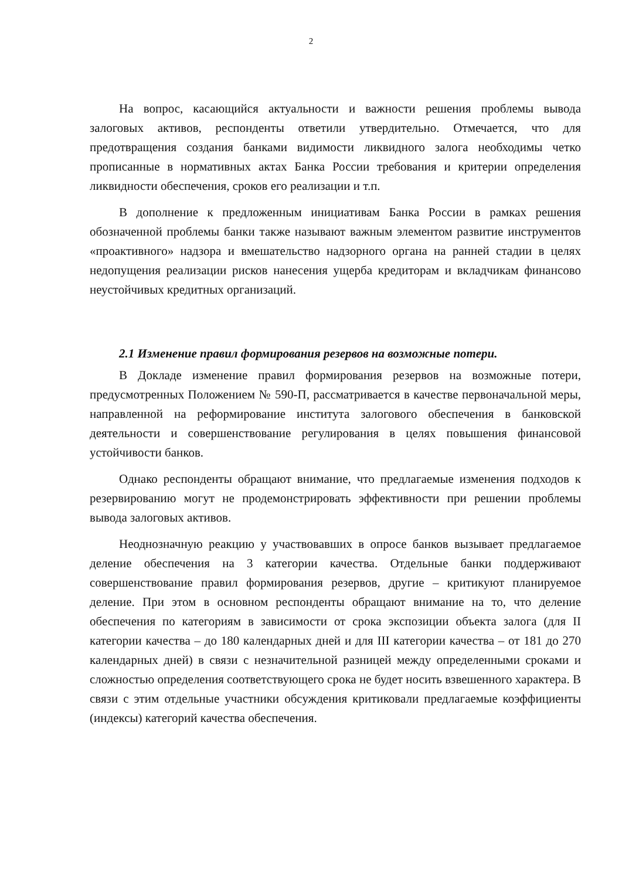2
На вопрос, касающийся актуальности и важности решения проблемы вывода залоговых активов, респонденты ответили утвердительно. Отмечается, что для предотвращения создания банками видимости ликвидного залога необходимы четко прописанные в нормативных актах Банка России требования и критерии определения ликвидности обеспечения, сроков его реализации и т.п.
В дополнение к предложенным инициативам Банка России в рамках решения обозначенной проблемы банки также называют важным элементом развитие инструментов «проактивного» надзора и вмешательство надзорного органа на ранней стадии в целях недопущения реализации рисков нанесения ущерба кредиторам и вкладчикам финансово неустойчивых кредитных организаций.
2.1 Изменение правил формирования резервов на возможные потери.
В Докладе изменение правил формирования резервов на возможные потери, предусмотренных Положением № 590-П, рассматривается в качестве первоначальной меры, направленной на реформирование института залогового обеспечения в банковской деятельности и совершенствование регулирования в целях повышения финансовой устойчивости банков.
Однако респонденты обращают внимание, что предлагаемые изменения подходов к резервированию могут не продемонстрировать эффективности при решении проблемы вывода залоговых активов.
Неоднозначную реакцию у участвовавших в опросе банков вызывает предлагаемое деление обеспечения на 3 категории качества. Отдельные банки поддерживают совершенствование правил формирования резервов, другие – критикуют планируемое деление. При этом в основном респонденты обращают внимание на то, что деление обеспечения по категориям в зависимости от срока экспозиции объекта залога (для II категории качества – до 180 календарных дней и для III категории качества – от 181 до 270 календарных дней) в связи с незначительной разницей между определенными сроками и сложностью определения соответствующего срока не будет носить взвешенного характера. В связи с этим отдельные участники обсуждения критиковали предлагаемые коэффициенты (индексы) категорий качества обеспечения.